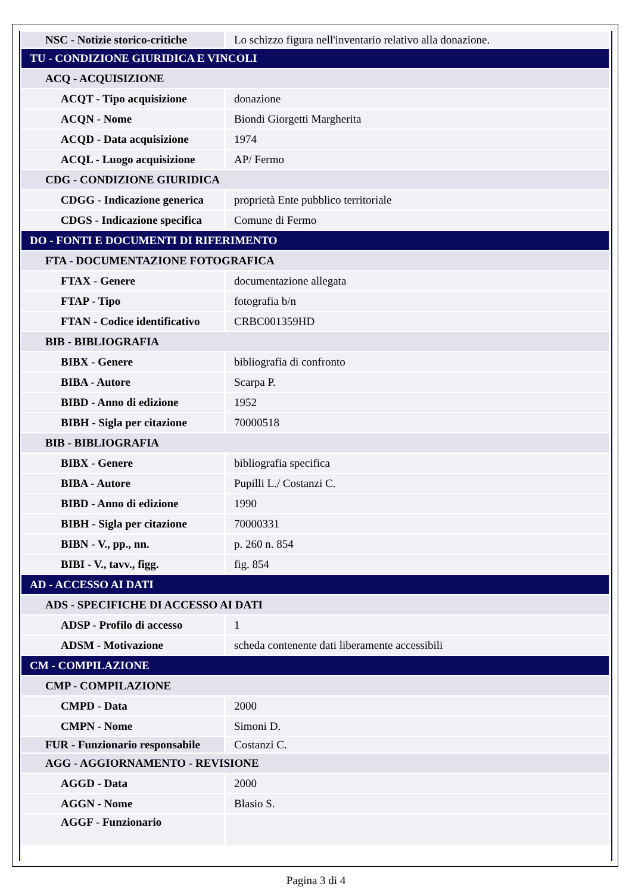| NSC - Notizie storico-critiche | Lo schizzo figura nell'inventario relativo alla donazione. |
| TU - CONDIZIONE GIURIDICA E VINCOLI | |
| ACQ - ACQUISIZIONE | |
| ACQT - Tipo acquisizione | donazione |
| ACQN - Nome | Biondi Giorgetti Margherita |
| ACQD - Data acquisizione | 1974 |
| ACQL - Luogo acquisizione | AP/ Fermo |
| CDG - CONDIZIONE GIURIDICA | |
| CDGG - Indicazione generica | proprietà Ente pubblico territoriale |
| CDGS - Indicazione specifica | Comune di Fermo |
| DO - FONTI E DOCUMENTI DI RIFERIMENTO | |
| FTA - DOCUMENTAZIONE FOTOGRAFICA | |
| FTAX - Genere | documentazione allegata |
| FTAP - Tipo | fotografia b/n |
| FTAN - Codice identificativo | CRBC001359HD |
| BIB - BIBLIOGRAFIA | |
| BIBX - Genere | bibliografia di confronto |
| BIBA - Autore | Scarpa P. |
| BIBD - Anno di edizione | 1952 |
| BIBH - Sigla per citazione | 70000518 |
| BIB - BIBLIOGRAFIA | |
| BIBX - Genere | bibliografia specifica |
| BIBA - Autore | Pupilli L./ Costanzi C. |
| BIBD - Anno di edizione | 1990 |
| BIBH - Sigla per citazione | 70000331 |
| BIBN - V., pp., nn. | p. 260 n. 854 |
| BIBI - V., tavv., figg. | fig. 854 |
| AD - ACCESSO AI DATI | |
| ADS - SPECIFICHE DI ACCESSO AI DATI | |
| ADSP - Profilo di accesso | 1 |
| ADSM - Motivazione | scheda contenente dati liberamente accessibili |
| CM - COMPILAZIONE | |
| CMP - COMPILAZIONE | |
| CMPD - Data | 2000 |
| CMPN - Nome | Simoni D. |
| FUR - Funzionario responsabile | Costanzi C. |
| AGG - AGGIORNAMENTO - REVISIONE | |
| AGGD - Data | 2000 |
| AGGN - Nome | Blasio S. |
| AGGF - Funzionario | |
Pagina 3 di 4